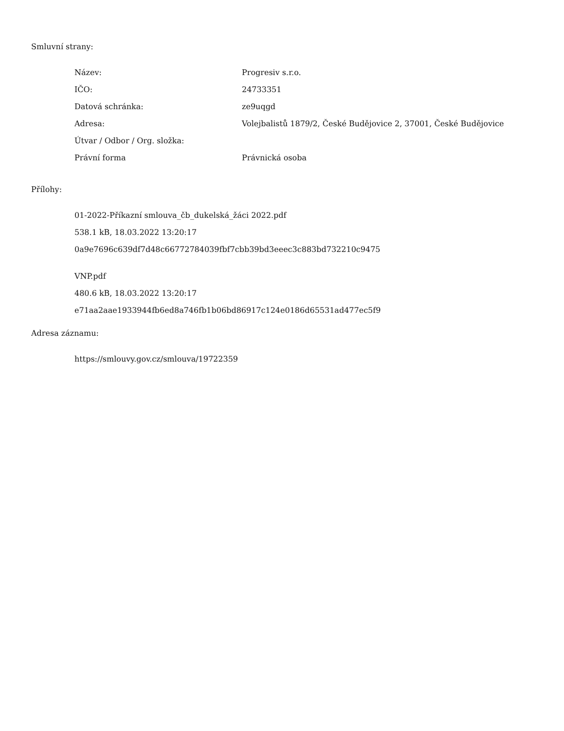Smluvní strany:
| Název: | Progresiv s.r.o. |
| IČO: | 24733351 |
| Datová schránka: | ze9uqgd |
| Adresa: | Volejbalistů 1879/2, České Budějovice 2, 37001, České Budějovice |
| Útvar / Odbor / Org. složka: | |
| Právní forma | Právnická osoba |
Přílohy:
01-2022-Příkazní smlouva_čb_dukelská_žáci 2022.pdf
538.1 kB, 18.03.2022 13:20:17
0a9e7696c639df7d48c66772784039fbf7cbb39bd3eeec3c883bd732210c9475
VNP.pdf
480.6 kB, 18.03.2022 13:20:17
e71aa2aae1933944fb6ed8a746fb1b06bd86917c124e0186d65531ad477ec5f9
Adresa záznamu:
https://smlouvy.gov.cz/smlouva/19722359